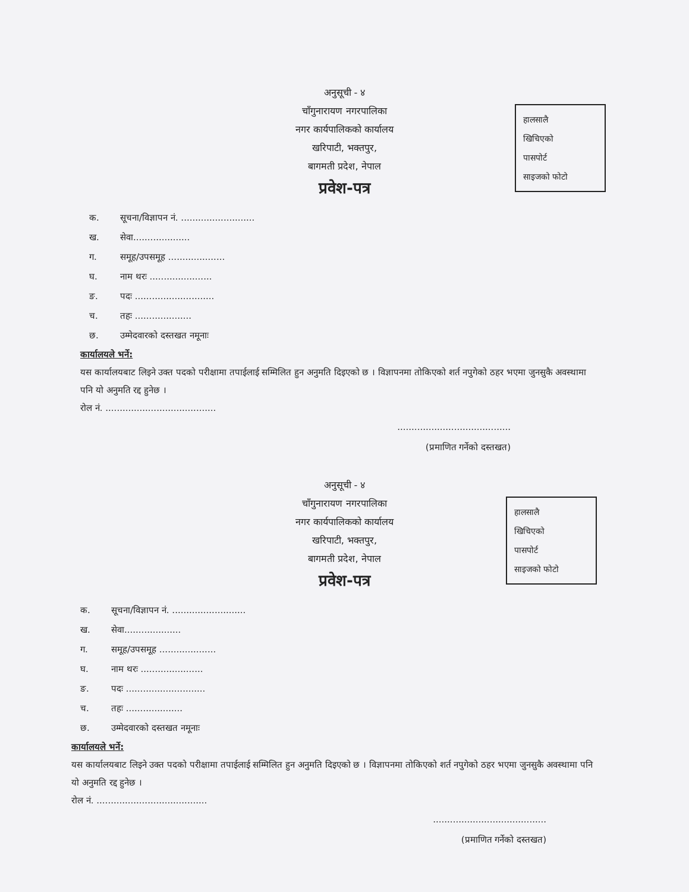अनुसूची - ४
चाँगुनारायण नगरपालिका
नगर कार्यपालिकको कार्यालय
खरिपाटी, भक्तपुर,
बागमती प्रदेश, नेपाल
हालसालै
खिचिएको
पासपोर्ट
साइजको फोटो
प्रवेश-पत्र
क. सूचना/विज्ञापन नं. ..........................
ख. सेवा....................
ग. समूह/उपसमूह ....................
घ. नाम थरः ......................
ङ. पदः ............................
च. तहः ....................
छ. उम्मेदवारको दस्तखत नमूनाः
कार्यालयले भर्ने:
यस कार्यालयबाट लिइने उक्त पदको परीक्षामा तपाईलाई सम्मिलित हुन अनुमति दिइएको छ । विज्ञापनमा तोकिएको शर्त नपुगेको ठहर भएमा जुनसुकै अवस्थामा पनि यो अनुमति रद्द हुनेछ ।
रोल नं. .......................................
........................................
(प्रमाणित गर्नेको दस्तखत)
अनुसूची - ४
चाँगुनारायण नगरपालिका
नगर कार्यपालिकको कार्यालय
खरिपाटी, भक्तपुर,
बागमती प्रदेश, नेपाल
हालसालै
खिचिएको
पासपोर्ट
साइजको फोटो
प्रवेश-पत्र
क. सूचना/विज्ञापन नं. ..........................
ख. सेवा....................
ग. समूह/उपसमूह ....................
घ. नाम थरः ......................
ङ. पदः ............................
च. तहः ....................
छ. उम्मेदवारको दस्तखत नमूनाः
कार्यालयले भर्ने:
यस कार्यालयबाट लिइने उक्त पदको परीक्षामा तपाईलाई सम्मिलित हुन अनुमति दिइएको छ । विज्ञापनमा तोकिएको शर्त नपुगेको ठहर भएमा जुनसुकै अवस्थामा पनि यो अनुमति रद्द हुनेछ ।
रोल नं. .......................................
........................................
(प्रमाणित गर्नेको दस्तखत)